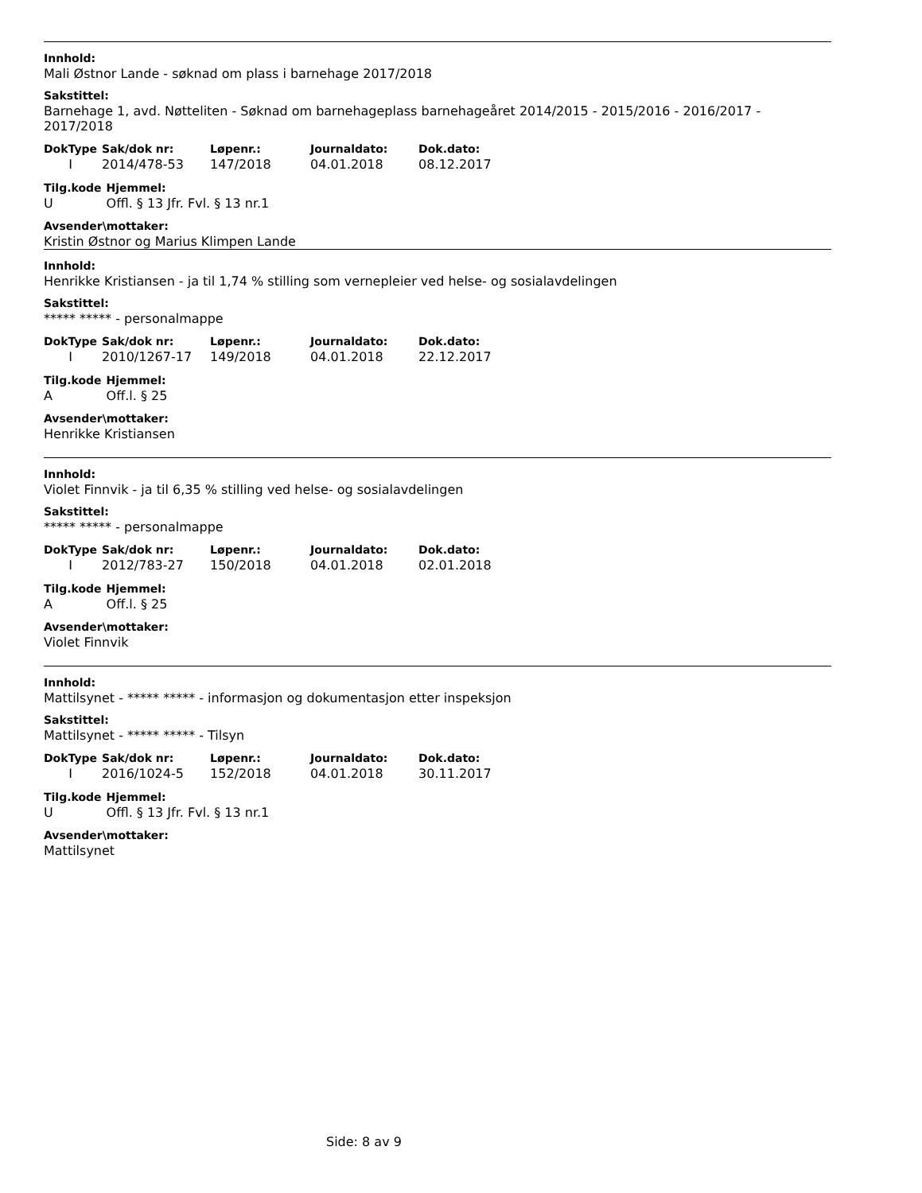Innhold:
Mali Østnor Lande - søknad om plass i barnehage 2017/2018
Sakstittel:
Barnehage 1, avd. Nøtteliten - Søknad om barnehageplass barnehageåret 2014/2015 - 2015/2016 - 2016/2017 - 2017/2018
| DokType | Sak/dok nr: | Løpenr.: | Journaldato: | Dok.dato: |
| --- | --- | --- | --- | --- |
| I | 2014/478-53 | 147/2018 | 04.01.2018 | 08.12.2017 |
| Tilg.kode | Hjemmel: |
| --- | --- |
| U | Offl. § 13 Jfr. Fvl. § 13 nr.1 |
Avsender\mottaker:
Kristin Østnor og Marius Klimpen Lande
Innhold:
Henrikke Kristiansen - ja til 1,74 % stilling som vernepleier ved helse- og sosialavdelingen
Sakstittel:
***** ***** - personalmappe
| DokType | Sak/dok nr: | Løpenr.: | Journaldato: | Dok.dato: |
| --- | --- | --- | --- | --- |
| I | 2010/1267-17 | 149/2018 | 04.01.2018 | 22.12.2017 |
| Tilg.kode | Hjemmel: |
| --- | --- |
| A | Off.l. § 25 |
Avsender\mottaker:
Henrikke Kristiansen
Innhold:
Violet Finnvik - ja til 6,35 % stilling ved helse- og sosialavdelingen
Sakstittel:
***** ***** - personalmappe
| DokType | Sak/dok nr: | Løpenr.: | Journaldato: | Dok.dato: |
| --- | --- | --- | --- | --- |
| I | 2012/783-27 | 150/2018 | 04.01.2018 | 02.01.2018 |
| Tilg.kode | Hjemmel: |
| --- | --- |
| A | Off.l. § 25 |
Avsender\mottaker:
Violet Finnvik
Innhold:
Mattilsynet - ***** ***** - informasjon og dokumentasjon etter inspeksjon
Sakstittel:
Mattilsynet - ***** ***** - Tilsyn
| DokType | Sak/dok nr: | Løpenr.: | Journaldato: | Dok.dato: |
| --- | --- | --- | --- | --- |
| I | 2016/1024-5 | 152/2018 | 04.01.2018 | 30.11.2017 |
| Tilg.kode | Hjemmel: |
| --- | --- |
| U | Offl. § 13 Jfr. Fvl. § 13 nr.1 |
Avsender\mottaker:
Mattilsynet
Side: 8 av 9